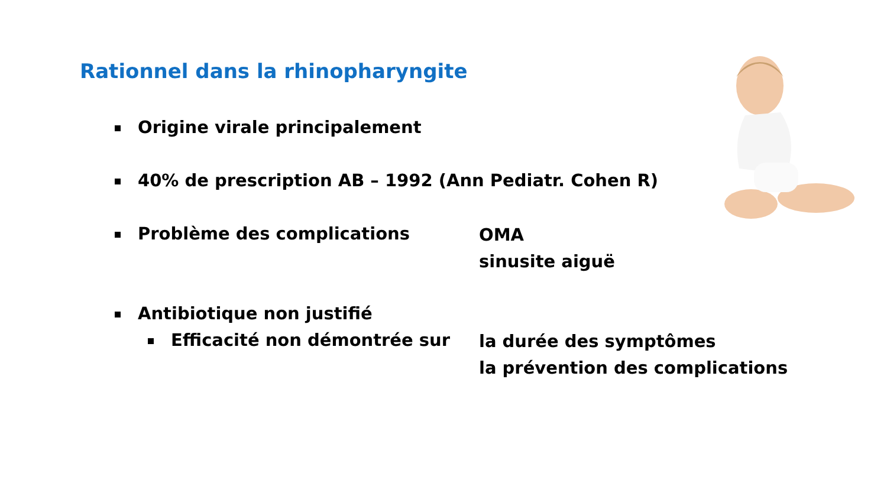Rationnel dans la rhinopharyngite
Origine virale principalement
40% de prescription AB – 1992 (Ann Pediatr. Cohen R)
Problème des complications
OMA
sinusite aiguë
Antibiotique non justifié
Efficacité non démontrée sur
la durée des symptômes
la prévention des complications